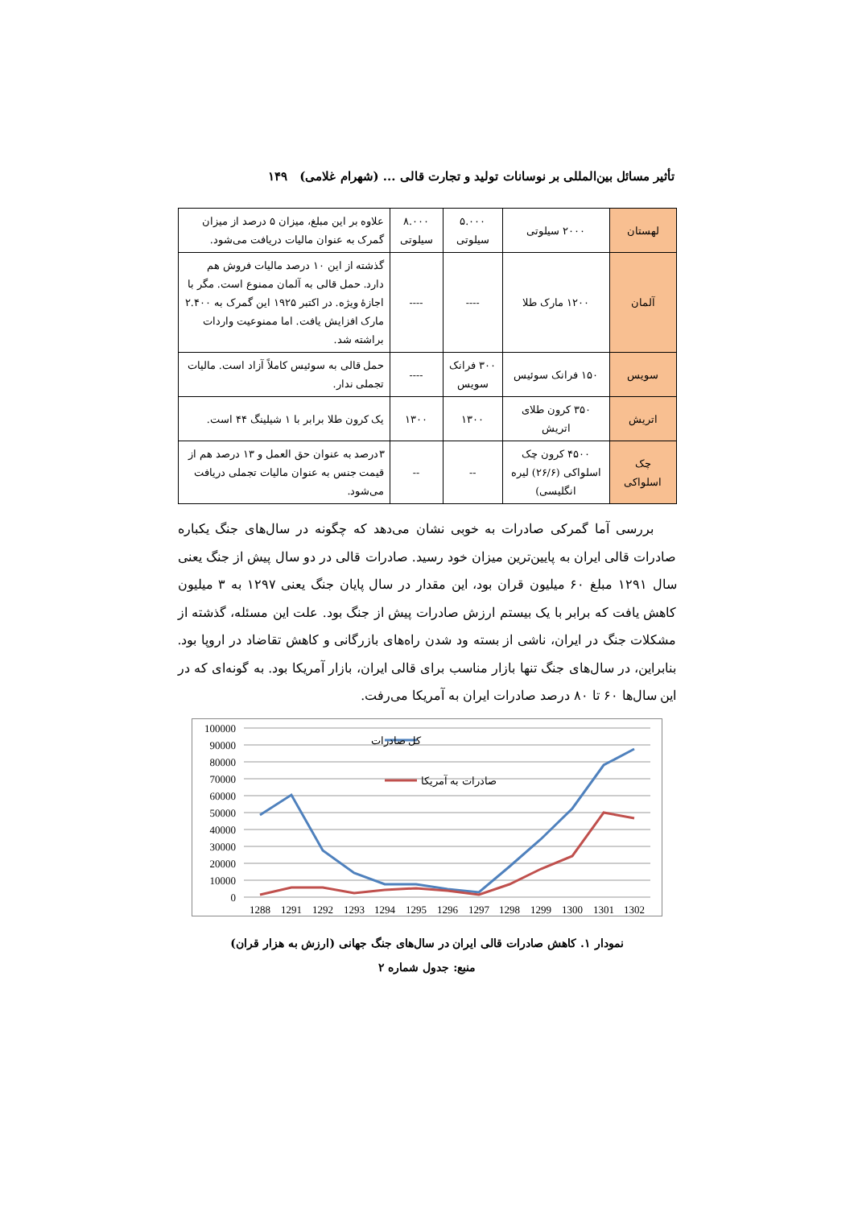تأثیر مسائل بین‌المللی بر نوسانات تولید و تجارت قالی ... (شهرام غلامی) ۱۴۹
| لهستان | ۲۰۰۰ سیلوتی | ۵.۰۰۰ سیلوتی | ۸.۰۰۰ سیلوتی | علاوه بر این مبلغ، میزان ۵ درصد از میزان گمرک به عنوان مالیات دریافت می‌شود. |
| آلمان | ۱۲۰۰ مارک طلا | ---- | ---- | گذشته از این ۱۰ درصد مالیات فروش هم دارد. حمل قالی به آلمان ممنوع است. مگر با اجازهٔ ویژه. در اکتبر ۱۹۲۵ این گمرک به ۲.۴۰۰ مارک افزایش یافت. اما ممنوعیت واردات براشته شد. |
| سویس | ۱۵۰ فرانک سوئیس | ۳۰۰ فرانک سویس | ---- | حمل قالی به سوئیس کاملاً آزاد است. مالیات تجملی ندار. |
| اتریش | ۳۵۰ کرون طلای اتریش | ۱۳۰۰ | ۱۳۰۰ | یک کرون طلا برابر با ۱ شیلینگ ۴۴ است. |
| چک اسلواکی | ۴۵۰۰ کرون چک اسلواکی (۲۶/۶) لیره انگلیسی) | -- | -- | ۳درصد به عنوان حق العمل و ۱۳ درصد هم از قیمت جنس به عنوان مالیات تجملی دریافت می‌شود. |
بررسی آما گمرکی صادرات به خوبی نشان می‌دهد که چگونه در سال‌های جنگ یکباره صادرات قالی ایران به پایین‌ترین میزان خود رسید. صادرات قالی در دو سال پیش از جنگ یعنی سال ۱۲۹۱ مبلغ ۶۰ میلیون قران بود، این مقدار در سال پایان جنگ یعنی ۱۲۹۷ به ۳ میلیون کاهش یافت که برابر با یک بیستم ارزش صادرات پیش از جنگ بود. علت این مسئله، گذشته از مشکلات جنگ در ایران، ناشی از بسته ود شدن راه‌های بازرگانی و کاهش تقاضاد در اروپا بود. بنابراین، در سال‌های جنگ تنها بازار مناسب برای قالی ایران، بازار آمریکا بود. به گونه‌ای که در این سال‌ها ۶۰ تا ۸۰ درصد صادرات ایران به آمریکا می‌رفت.
100000
90000
80000
70000
60000
50000
40000
30000
20000
10000
0
1288
1291
1292
1293
1294
1295
1296
1297
1298
1299
1300
1301
1302
کل صادرات
صادرات به آمریکا
نمودار ۱. کاهش صادرات قالی ایران در سال‌های جنگ جهانی (ارزش به هزار قران)
منبع: جدول شماره ۲